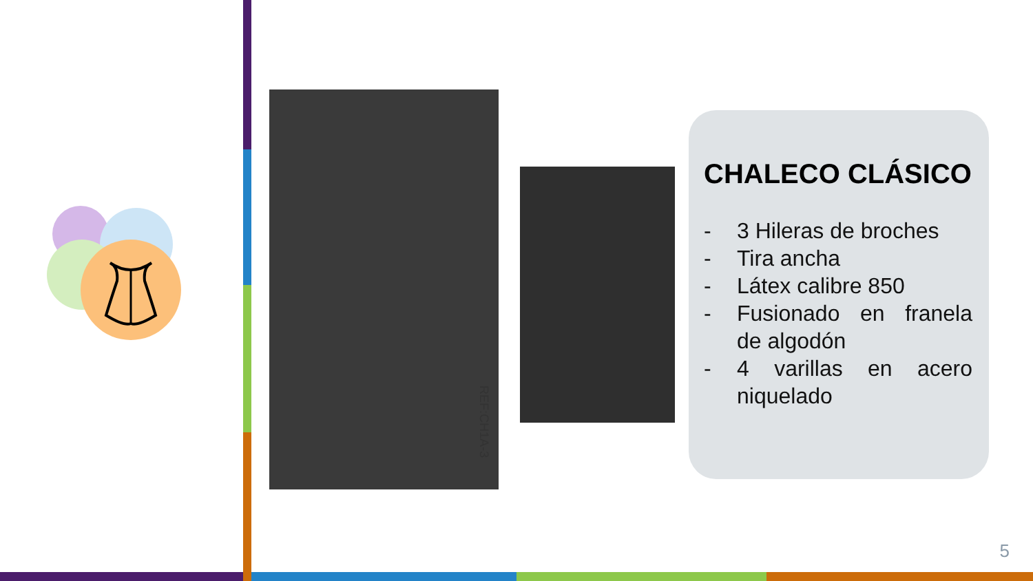REF:CH1A-3
CHALECO CLÁSICO
- 3 Hileras de broches
- Tira ancha
- Látex calibre 850
- Fusionado en franela de algodón
- 4 varillas en acero niquelado
5